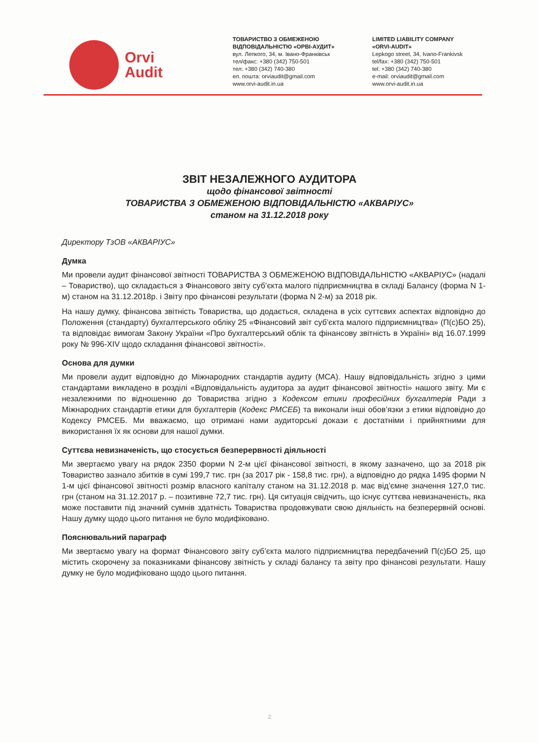Orvi
Audit
ТОВАРИСТВО З ОБМЕЖЕНОЮ
ВІДПОВІДАЛЬНІСТЮ «ОРВІ-АУДИТ»
вул. Лепкого, 34, м. Івано-Франківськ
тел/факс: +380 (342) 750-501
тел: +380 (342) 740-380
ел. пошта: orviaudit@gmail.com
www.orvi-audit.in.ua
LIMITED LIABILITY COMPANY
«ORVI-AUDIT»
Lepkogo street, 34, Ivano-Frankivsk
tel/fax: +380 (342) 750-501
tel: +380 (342) 740-380
e-mail: orviaudit@gmail.com
www.orvi-audit.in.ua
ЗВІТ НЕЗАЛЕЖНОГО АУДИТОРА
щодо фінансової звітності
ТОВАРИСТВА З ОБМЕЖЕНОЮ ВІДПОВІДАЛЬНІСТЮ «АКВАРІУС»
станом на 31.12.2018 року
Директору ТзОВ «АКВАРІУС»
Думка
Ми провели аудит фінансової звітності ТОВАРИСТВА З ОБМЕЖЕНОЮ ВІДПОВІДАЛЬНІСТЮ «АКВАРІУС» (надалі – Товариство), що складається з Фінансового звіту суб’єкта малого підприємництва в складі Балансу (форма N 1-м) станом на 31.12.2018р. і Звіту про фінансові результати (форма N 2-м) за 2018 рік.
На нашу думку, фінансова звітність Товариства, що додається, складена в усіх суттєвих аспектах відповідно до Положення (стандарту) бухгалтерського обліку 25 «Фінансовий звіт суб’єкта малого підприємництва» (П(с)БО 25), та відповідає вимогам Закону України «Про бухгалтерський облік та фінансову звітність в Україні» від 16.07.1999 року № 996-XIV щодо складання фінансової звітності».
Основа для думки
Ми провели аудит відповідно до Міжнародних стандартів аудиту (МСА). Нашу відповідальність згідно з цими стандартами викладено в розділі «Відповідальність аудитора за аудит фінансової звітності» нашого звіту. Ми є незалежними по відношенню до Товариства згідно з Кодексом етики професійних бухгалтерів Ради з Міжнародних стандартів етики для бухгалтерів (Кодекс РМСЕБ) та виконали інші обов’язки з етики відповідно до Кодексу РМСЕБ. Ми вважаємо, що отримані нами аудиторські докази є достатніми і прийнятними для використання їх як основи для нашої думки.
Суттєва невизначеність, що стосується безперервності діяльності
Ми звертаємо увагу на рядок 2350 форми N 2-м цієї фінансової звітності, в якому зазначено, що за 2018 рік Товариство зазнало збитків в сумі 199,7 тис. грн (за 2017 рік - 158,8 тис. грн), а відповідно до рядка 1495 форми N 1-м цієї фінансової звітності розмір власного капіталу станом на 31.12.2018 р. має від’ємне значення 127,0 тис. грн (станом на 31.12.2017 р. – позитивне 72,7 тис. грн). Ця ситуація свідчить, що існує суттєва невизначеність, яка може поставити під значний сумнів здатність Товариства продовжувати свою діяльність на безперервній основі. Нашу думку щодо цього питання не було модифіковано.
Пояснювальний параграф
Ми звертаємо увагу на формат Фінансового звіту суб’єкта малого підприємництва передбачений П(с)БО 25, що містить скорочену за показниками фінансову звітність у складі балансу та звіту про фінансові результати. Нашу думку не було модифіковано щодо цього питання.
2